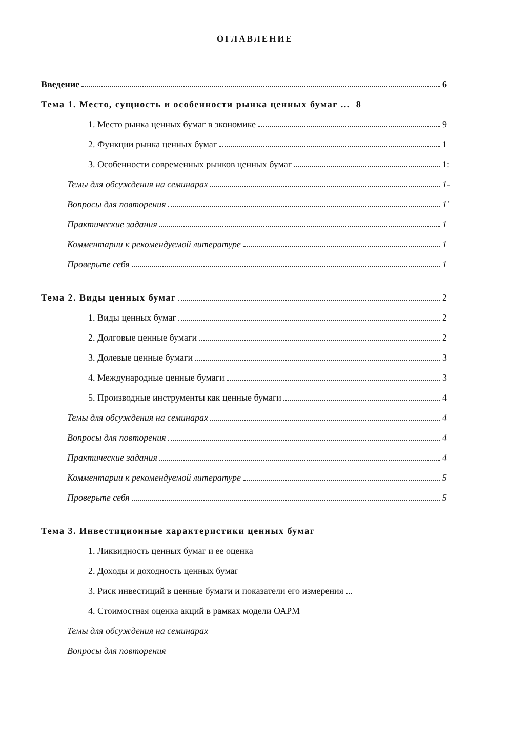ОГЛАВЛЕНИЕ
Введение 6
Тема 1. Место, сущность и особенности рынка ценных бумаг ... 8
1. Место рынка ценных бумаг в экономике 9
2. Функции рынка ценных бумаг 1
3. Особенности современных рынков ценных бумаг 1:
Темы для обсуждения на семинарах 1-
Вопросы для повторения 1'
Практические задания 1
Комментарии к рекомендуемой литературе 1
Проверьте себя 1
Тема 2. Виды ценных бумаг 2
1. Виды ценных бумаг 2
2. Долговые ценные бумаги 2
3. Долевые ценные бумаги 3
4. Международные ценные бумаги 3
5. Производные инструменты как ценные бумаги 4
Темы для обсуждения на семинарах 4
Вопросы для повторения 4
Практические задания 4
Комментарии к рекомендуемой литературе 5
Проверьте себя 5
Тема 3. Инвестиционные характеристики ценных бумаг
1. Ликвидность ценных бумаг и ее оценка
2. Доходы и доходность ценных бумаг
3. Риск инвестиций в ценные бумаги и показатели его измерения ...
4. Стоимостная оценка акций в рамках модели ОАРМ
Темы для обсуждения на семинарах
Вопросы для повторения